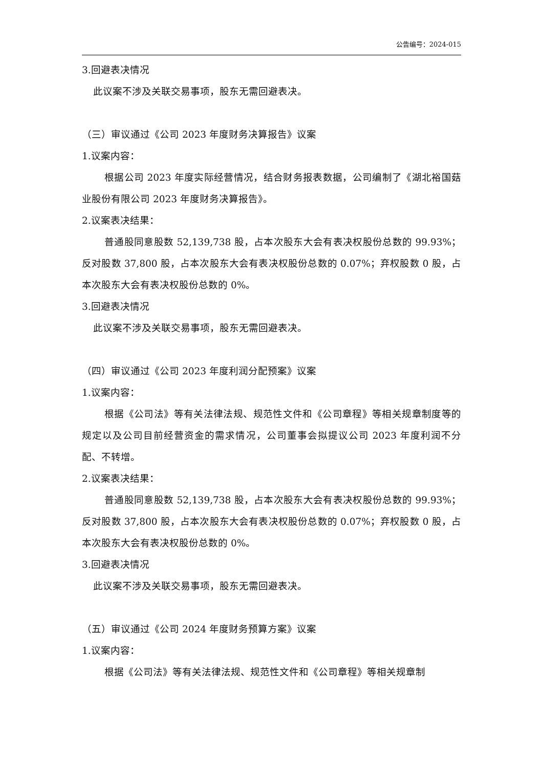公告编号：2024-015
3.回避表决情况
此议案不涉及关联交易事项，股东无需回避表决。
（三）审议通过《公司 2023 年度财务决算报告》议案
1.议案内容：
根据公司 2023 年度实际经营情况，结合财务报表数据，公司编制了《湖北裕国菇业股份有限公司 2023 年度财务决算报告》。
2.议案表决结果：
普通股同意股数 52,139,738 股，占本次股东大会有表决权股份总数的 99.93%；反对股数 37,800 股，占本次股东大会有表决权股份总数的 0.07%；弃权股数 0 股，占本次股东大会有表决权股份总数的 0%。
3.回避表决情况
此议案不涉及关联交易事项，股东无需回避表决。
（四）审议通过《公司 2023 年度利润分配预案》议案
1.议案内容：
根据《公司法》等有关法律法规、规范性文件和《公司章程》等相关规章制度等的规定以及公司目前经营资金的需求情况，公司董事会拟提议公司 2023 年度利润不分配、不转增。
2.议案表决结果：
普通股同意股数 52,139,738 股，占本次股东大会有表决权股份总数的 99.93%；反对股数 37,800 股，占本次股东大会有表决权股份总数的 0.07%；弃权股数 0 股，占本次股东大会有表决权股份总数的 0%。
3.回避表决情况
此议案不涉及关联交易事项，股东无需回避表决。
（五）审议通过《公司 2024 年度财务预算方案》议案
1.议案内容：
根据《公司法》等有关法律法规、规范性文件和《公司章程》等相关规章制